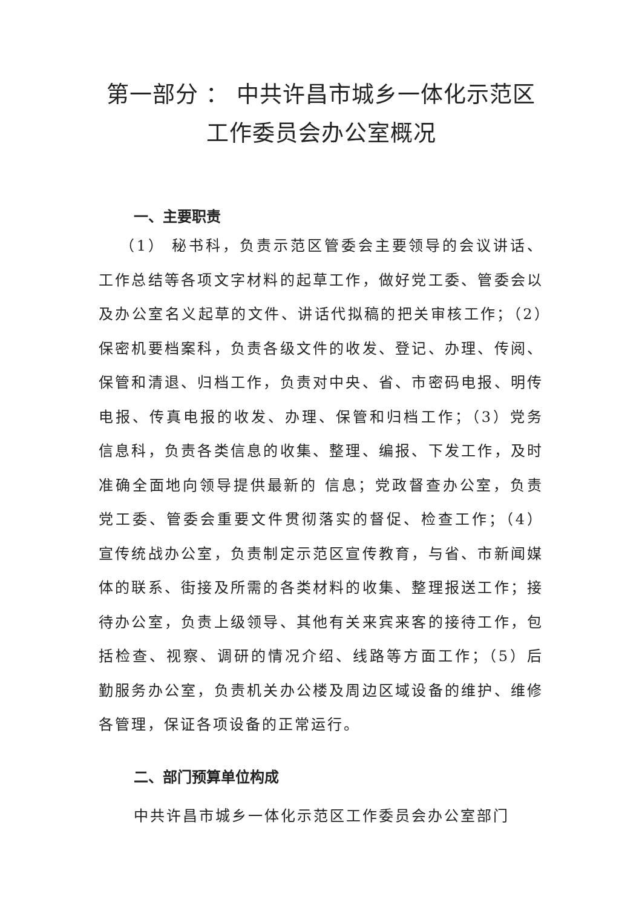第一部分 ： 中共许昌市城乡一体化示范区
工作委员会办公室概况
一、主要职责
（1） 秘书科，负责示范区管委会主要领导的会议讲话、工作总结等各项文字材料的起草工作，做好党工委、管委会以及办公室名义起草的文件、讲话代拟稿的把关审核工作；（2）保密机要档案科，负责各级文件的收发、登记、办理、传阅、保管和清退、归档工作，负责对中央、省、市密码电报、明传电报、传真电报的收发、办理、保管和归档工作；（3）党务信息科，负责各类信息的收集、整理、编报、下发工作，及时准确全面地向领导提供最新的 信息；党政督查办公室，负责党工委、管委会重要文件贯彻落实的督促、检查工作；（4）宣传统战办公室，负责制定示范区宣传教育，与省、市新闻媒体的联系、街接及所需的各类材料的收集、整理报送工作；接待办公室，负责上级领导、其他有关来宾来客的接待工作，包括检查、视察、调研的情况介绍、线路等方面工作；（5）后勤服务办公室，负责机关办公楼及周边区域设备的维护、维修各管理，保证各项设备的正常运行。
二、部门预算单位构成
中共许昌市城乡一体化示范区工作委员会办公室部门